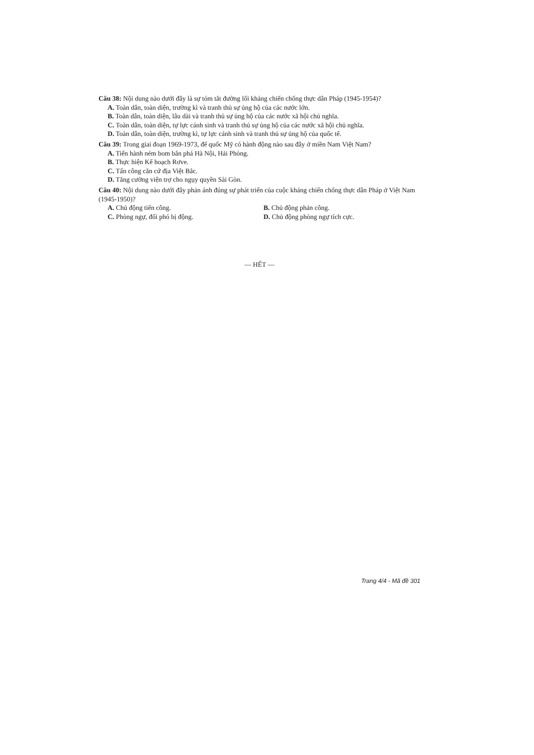Câu 38: Nội dung nào dưới đây là sự tóm tắt đường lối kháng chiến chống thực dân Pháp (1945-1954)?
A. Toàn dân, toàn diện, trường kì và tranh thủ sự ủng hộ của các nước lớn.
B. Toàn dân, toàn diện, lâu dài và tranh thủ sự ủng hộ của các nước xã hội chủ nghĩa.
C. Toàn dân, toàn diện, tự lực cánh sinh và tranh thủ sự ủng hộ của các nước xã hội chủ nghĩa.
D. Toàn dân, toàn diện, trường kì, tự lực cánh sinh và tranh thủ sự ủng hộ của quốc tế.
Câu 39: Trong giai đoạn 1969-1973, đế quốc Mỹ có hành động nào sau đây ở miền Nam Việt Nam?
A. Tiến hành ném bom bắn phá Hà Nội, Hải Phòng.
B. Thực hiện Kế hoạch Rơve.
C. Tấn công căn cứ địa Việt Bắc.
D. Tăng cường viện trợ cho ngụy quyền Sài Gòn.
Câu 40: Nội dung nào dưới đây phản ánh đúng sự phát triển của cuộc kháng chiến chống thực dân Pháp ở Việt Nam (1945-1950)?
A. Chủ động tiến công. B. Chủ động phản công.
C. Phòng ngự, đối phó bị động. D. Chủ động phòng ngự tích cực.
— HẾT —
Trang 4/4 - Mã đề 301